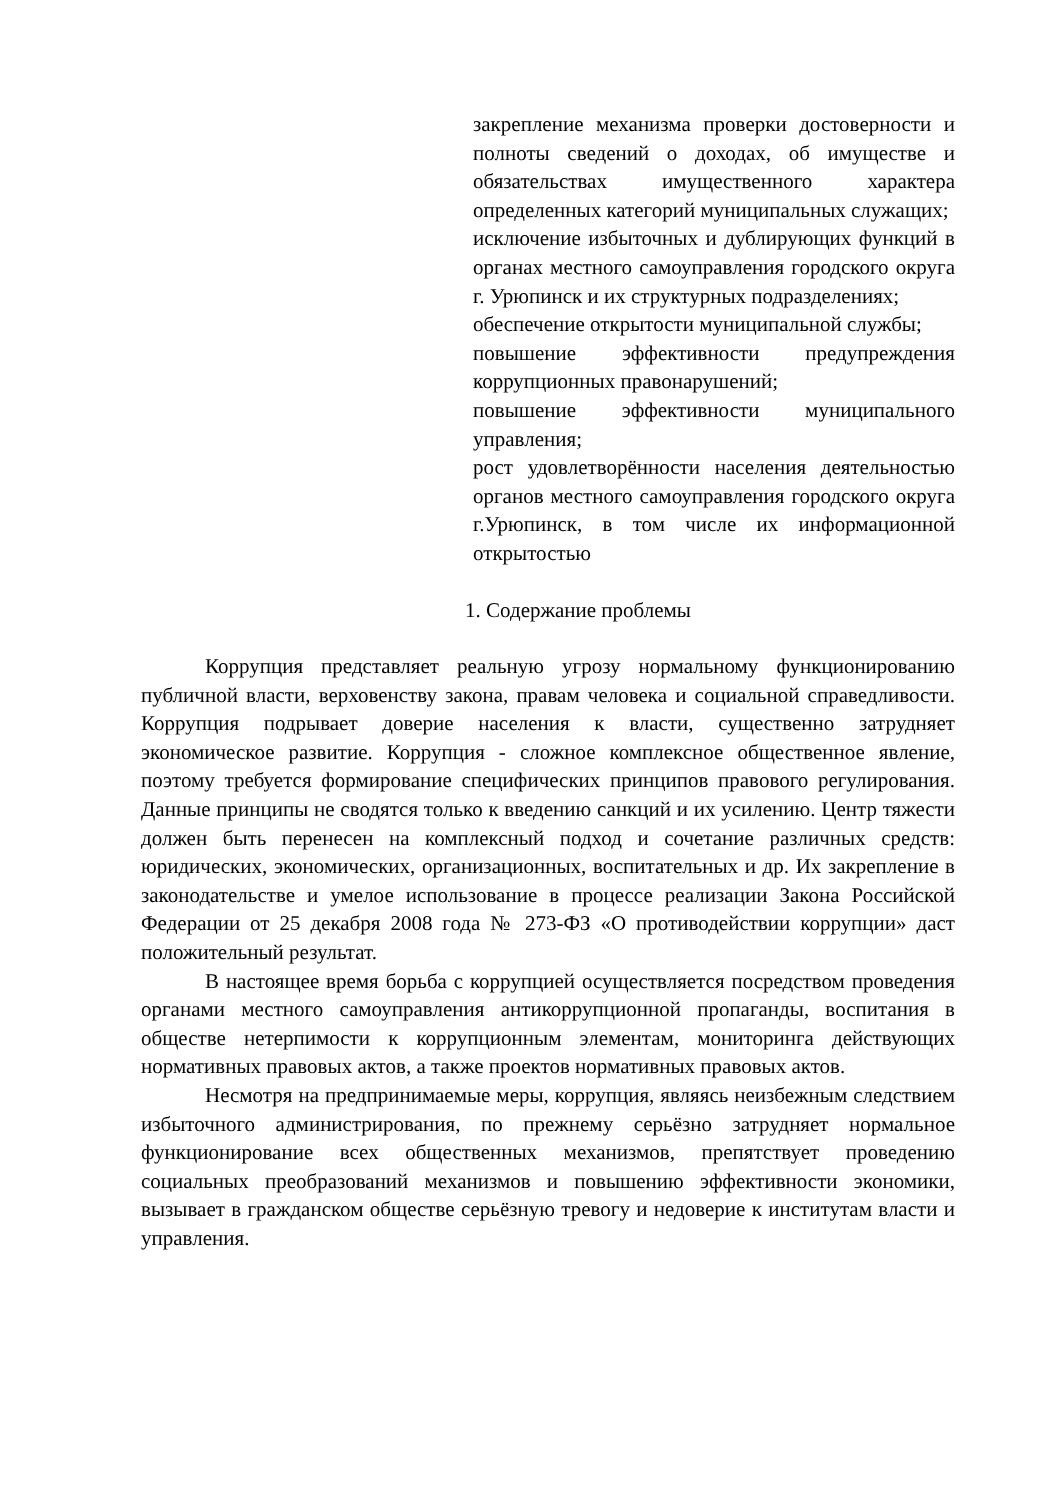закрепление механизма проверки достоверности и полноты сведений о доходах, об имуществе и обязательствах имущественного характера определенных категорий муниципальных служащих;
исключение избыточных и дублирующих функций в органах местного самоуправления городского округа г. Урюпинск и их структурных подразделениях;
обеспечение открытости муниципальной службы;
повышение эффективности предупреждения коррупционных правонарушений;
повышение эффективности муниципального управления;
рост удовлетворённости населения деятельностью органов местного самоуправления городского округа г.Урюпинск, в том числе их информационной открытостью
1. Содержание проблемы
Коррупция представляет реальную угрозу нормальному функционированию публичной власти, верховенству закона, правам человека и социальной справедливости. Коррупция подрывает доверие населения к власти, существенно затрудняет экономическое развитие. Коррупция - сложное комплексное общественное явление, поэтому требуется формирование специфических принципов правового регулирования. Данные принципы не сводятся только к введению санкций и их усилению. Центр тяжести должен быть перенесен на комплексный подход и сочетание различных средств: юридических, экономических, организационных, воспитательных и др. Их закрепление в законодательстве и умелое использование в процессе реализации Закона Российской Федерации от 25 декабря 2008 года № 273-ФЗ «О противодействии коррупции» даст положительный результат.
В настоящее время борьба с коррупцией осуществляется посредством проведения органами местного самоуправления антикоррупционной пропаганды, воспитания в обществе нетерпимости к коррупционным элементам, мониторинга действующих нормативных правовых актов, а также проектов нормативных правовых актов.
Несмотря на предпринимаемые меры, коррупция, являясь неизбежным следствием избыточного администрирования, по прежнему серьёзно затрудняет нормальное функционирование всех общественных механизмов, препятствует проведению социальных преобразований механизмов и повышению эффективности экономики, вызывает в гражданском обществе серьёзную тревогу и недоверие к институтам власти и управления.